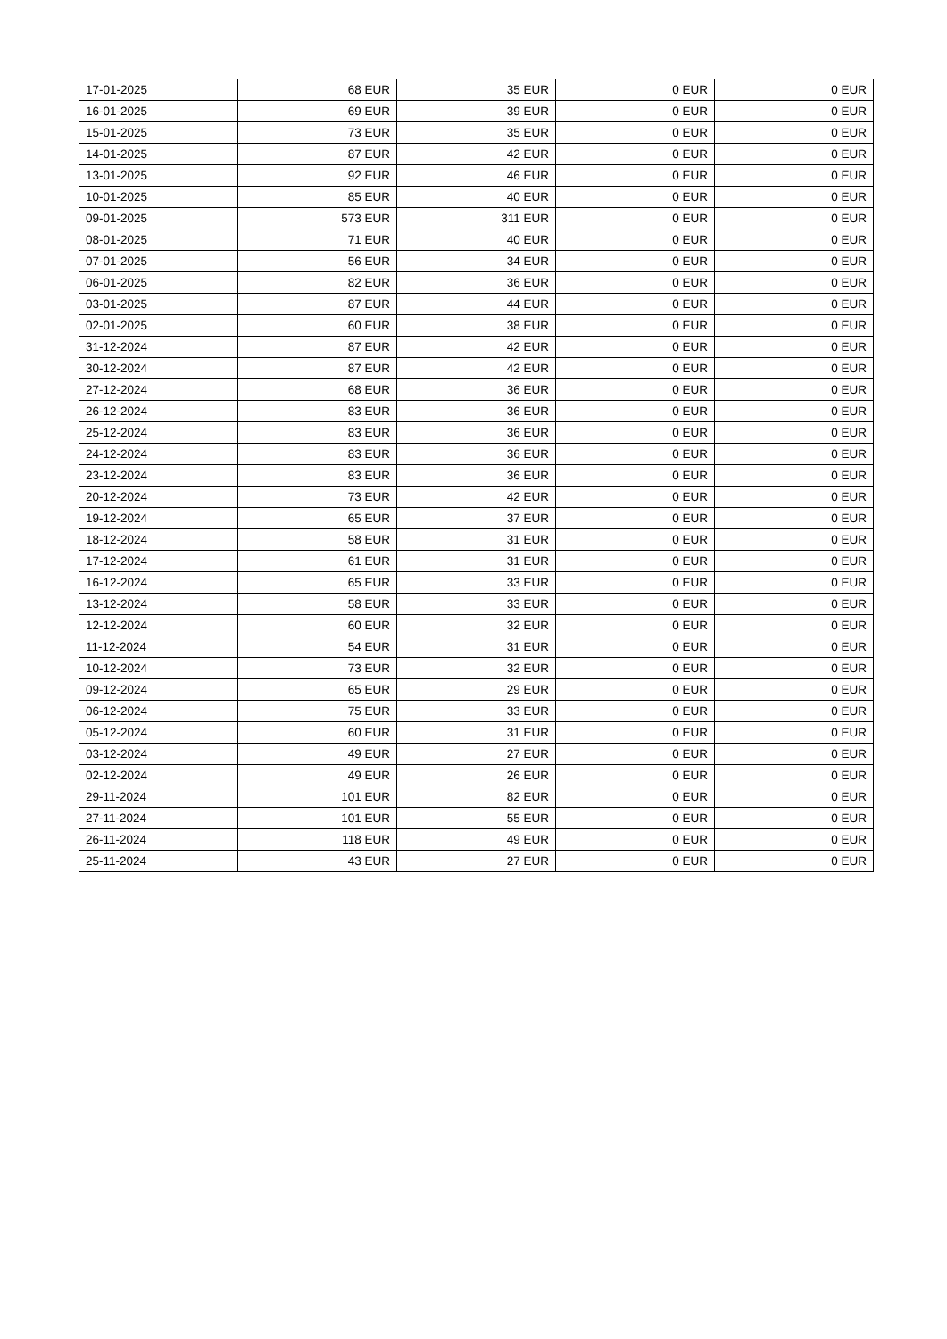| 17-01-2025 | 68 EUR | 35 EUR | 0 EUR | 0 EUR |
| 16-01-2025 | 69 EUR | 39 EUR | 0 EUR | 0 EUR |
| 15-01-2025 | 73 EUR | 35 EUR | 0 EUR | 0 EUR |
| 14-01-2025 | 87 EUR | 42 EUR | 0 EUR | 0 EUR |
| 13-01-2025 | 92 EUR | 46 EUR | 0 EUR | 0 EUR |
| 10-01-2025 | 85 EUR | 40 EUR | 0 EUR | 0 EUR |
| 09-01-2025 | 573 EUR | 311 EUR | 0 EUR | 0 EUR |
| 08-01-2025 | 71 EUR | 40 EUR | 0 EUR | 0 EUR |
| 07-01-2025 | 56 EUR | 34 EUR | 0 EUR | 0 EUR |
| 06-01-2025 | 82 EUR | 36 EUR | 0 EUR | 0 EUR |
| 03-01-2025 | 87 EUR | 44 EUR | 0 EUR | 0 EUR |
| 02-01-2025 | 60 EUR | 38 EUR | 0 EUR | 0 EUR |
| 31-12-2024 | 87 EUR | 42 EUR | 0 EUR | 0 EUR |
| 30-12-2024 | 87 EUR | 42 EUR | 0 EUR | 0 EUR |
| 27-12-2024 | 68 EUR | 36 EUR | 0 EUR | 0 EUR |
| 26-12-2024 | 83 EUR | 36 EUR | 0 EUR | 0 EUR |
| 25-12-2024 | 83 EUR | 36 EUR | 0 EUR | 0 EUR |
| 24-12-2024 | 83 EUR | 36 EUR | 0 EUR | 0 EUR |
| 23-12-2024 | 83 EUR | 36 EUR | 0 EUR | 0 EUR |
| 20-12-2024 | 73 EUR | 42 EUR | 0 EUR | 0 EUR |
| 19-12-2024 | 65 EUR | 37 EUR | 0 EUR | 0 EUR |
| 18-12-2024 | 58 EUR | 31 EUR | 0 EUR | 0 EUR |
| 17-12-2024 | 61 EUR | 31 EUR | 0 EUR | 0 EUR |
| 16-12-2024 | 65 EUR | 33 EUR | 0 EUR | 0 EUR |
| 13-12-2024 | 58 EUR | 33 EUR | 0 EUR | 0 EUR |
| 12-12-2024 | 60 EUR | 32 EUR | 0 EUR | 0 EUR |
| 11-12-2024 | 54 EUR | 31 EUR | 0 EUR | 0 EUR |
| 10-12-2024 | 73 EUR | 32 EUR | 0 EUR | 0 EUR |
| 09-12-2024 | 65 EUR | 29 EUR | 0 EUR | 0 EUR |
| 06-12-2024 | 75 EUR | 33 EUR | 0 EUR | 0 EUR |
| 05-12-2024 | 60 EUR | 31 EUR | 0 EUR | 0 EUR |
| 03-12-2024 | 49 EUR | 27 EUR | 0 EUR | 0 EUR |
| 02-12-2024 | 49 EUR | 26 EUR | 0 EUR | 0 EUR |
| 29-11-2024 | 101 EUR | 82 EUR | 0 EUR | 0 EUR |
| 27-11-2024 | 101 EUR | 55 EUR | 0 EUR | 0 EUR |
| 26-11-2024 | 118 EUR | 49 EUR | 0 EUR | 0 EUR |
| 25-11-2024 | 43 EUR | 27 EUR | 0 EUR | 0 EUR |